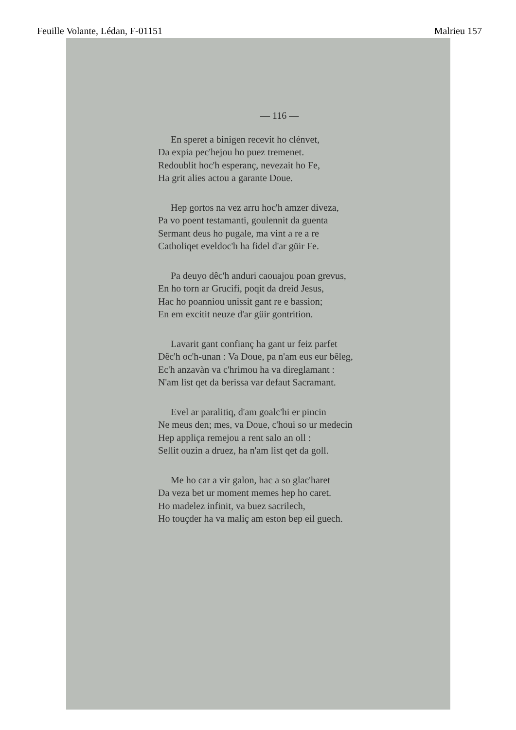Feuille Volante, Lédan, F-01151 Malrieu 157
— 116 —
En speret a binigen recevit ho clénvet,
Da expia pec'hejou ho puez tremenet.
Redoublit hoc'h esperanç, nevezait ho Fe,
Ha grit alies actou a garante Doue.
Hep gortos na vez arru hoc'h amzer diveza,
Pa vo poent testamanti, goulennit da guenta
Sermant deus ho pugale, ma vint a re a re
Catholiqet eveldoc'h ha fidel d'ar güir Fe.
Pa deuyo dêc'h anduri caouajou poan grevus,
En ho torn ar Grucifi, poqit da dreid Jesus,
Hac ho poanniou unissit gant re e bassion;
En em excitit neuze d'ar güir gontrition.
Lavarit gant confianç ha gant ur feiz parfet
Dêc'h oc'h-unan : Va Doue, pa n'am eus eur bêleg,
Ec'h anzavàn va c'hrimou ha va direglamant :
N'am list qet da berissa var defaut Sacramant.
Evel ar paralitiq, d'am goalc'hi er pincin
Ne meus den; mes, va Doue, c'houi so ur medecin
Hep appliça remejou a rent salo an oll :
Sellit ouzin a druez, ha n'am list qet da goll.
Me ho car a vir galon, hac a so glac'haret
Da veza bet ur moment memes hep ho caret.
Ho madelez infinit, va buez sacrilech,
Ho touçder ha va maliç am eston bep eil guech.